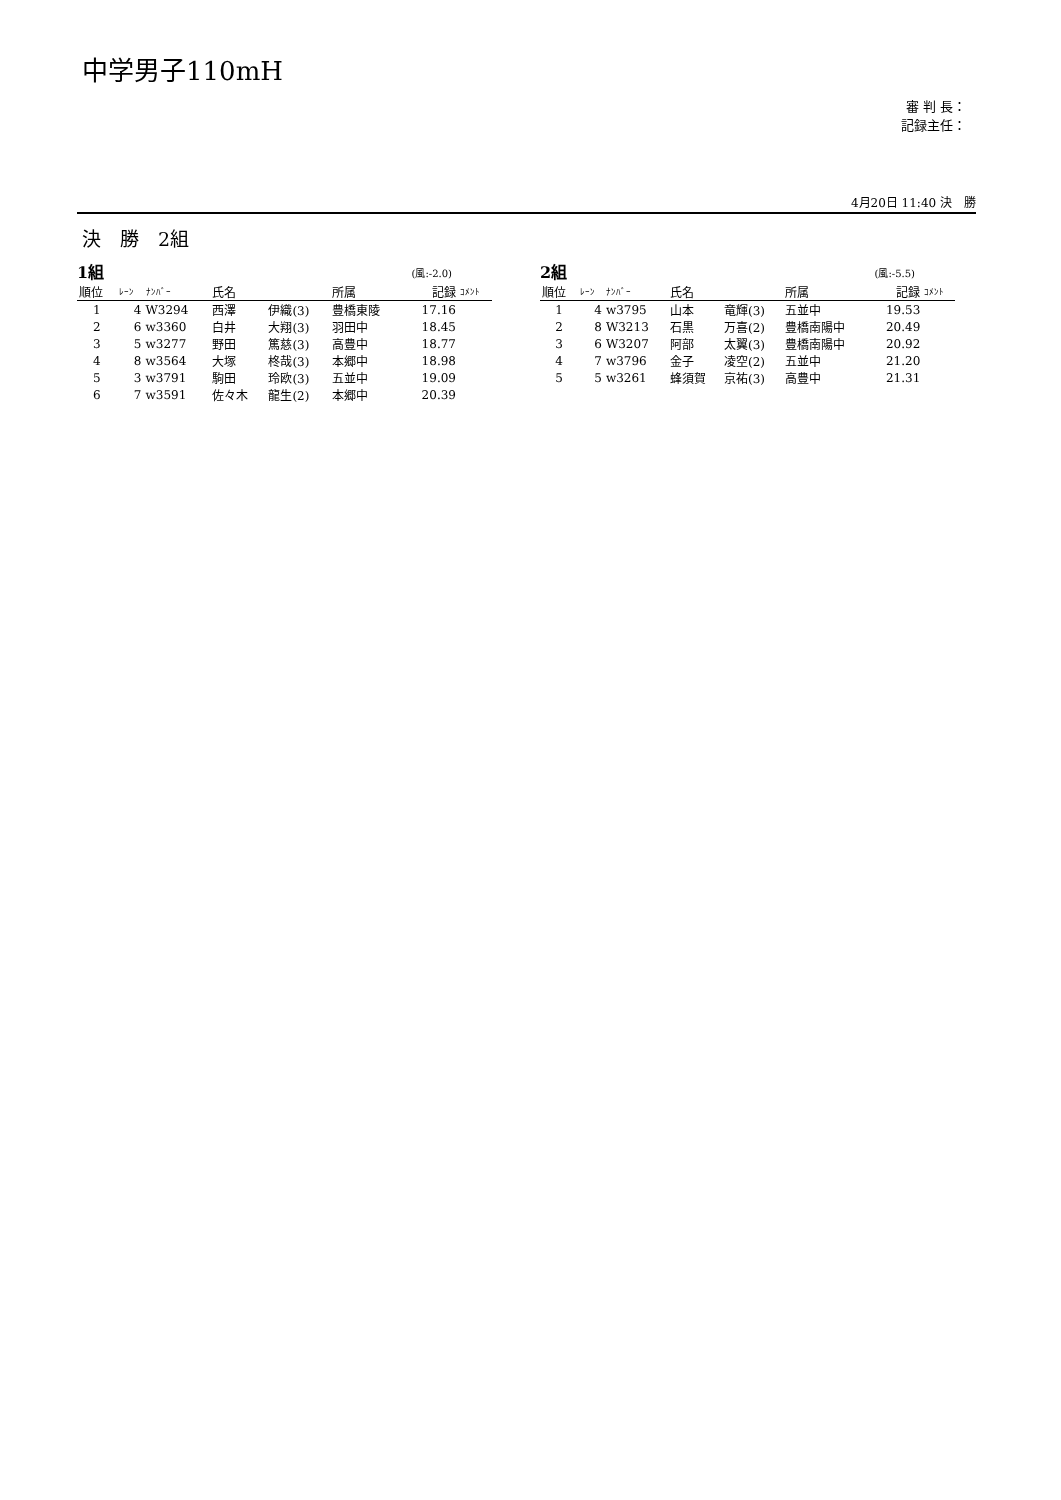中学男子110mH
審 判 長：
記録主任：
4月20日 11:40 決　勝
決　勝　2組
1組 (風:-2.0)
| 順位 | ﾚｰﾝ | ﾅﾝﾊﾞｰ | 氏名 | | 所属 | 記録 | ｺﾒﾝﾄ |
| --- | --- | --- | --- | --- | --- | --- | --- |
| 1 | 4 | W3294 | 西澤 | 伊織(3) | 豊橋東陵 | 17.16 | |
| 2 | 6 | w3360 | 白井 | 大翔(3) | 羽田中 | 18.45 | |
| 3 | 5 | w3277 | 野田 | 篤慈(3) | 高豊中 | 18.77 | |
| 4 | 8 | w3564 | 大塚 | 柊哉(3) | 本郷中 | 18.98 | |
| 5 | 3 | w3791 | 駒田 | 玲欧(3) | 五並中 | 19.09 | |
| 6 | 7 | w3591 | 佐々木 | 龍生(2) | 本郷中 | 20.39 | |
2組 (風:-5.5)
| 順位 | ﾚｰﾝ | ﾅﾝﾊﾞｰ | 氏名 | | 所属 | 記録 | ｺﾒﾝﾄ |
| --- | --- | --- | --- | --- | --- | --- | --- |
| 1 | 4 | w3795 | 山本 | 竜輝(3) | 五並中 | 19.53 | |
| 2 | 8 | W3213 | 石黒 | 万喜(2) | 豊橋南陽中 | 20.49 | |
| 3 | 6 | W3207 | 阿部 | 太翼(3) | 豊橋南陽中 | 20.92 | |
| 4 | 7 | w3796 | 金子 | 凌空(2) | 五並中 | 21.20 | |
| 5 | 5 | w3261 | 蜂須賀 | 京祐(3) | 高豊中 | 21.31 | |